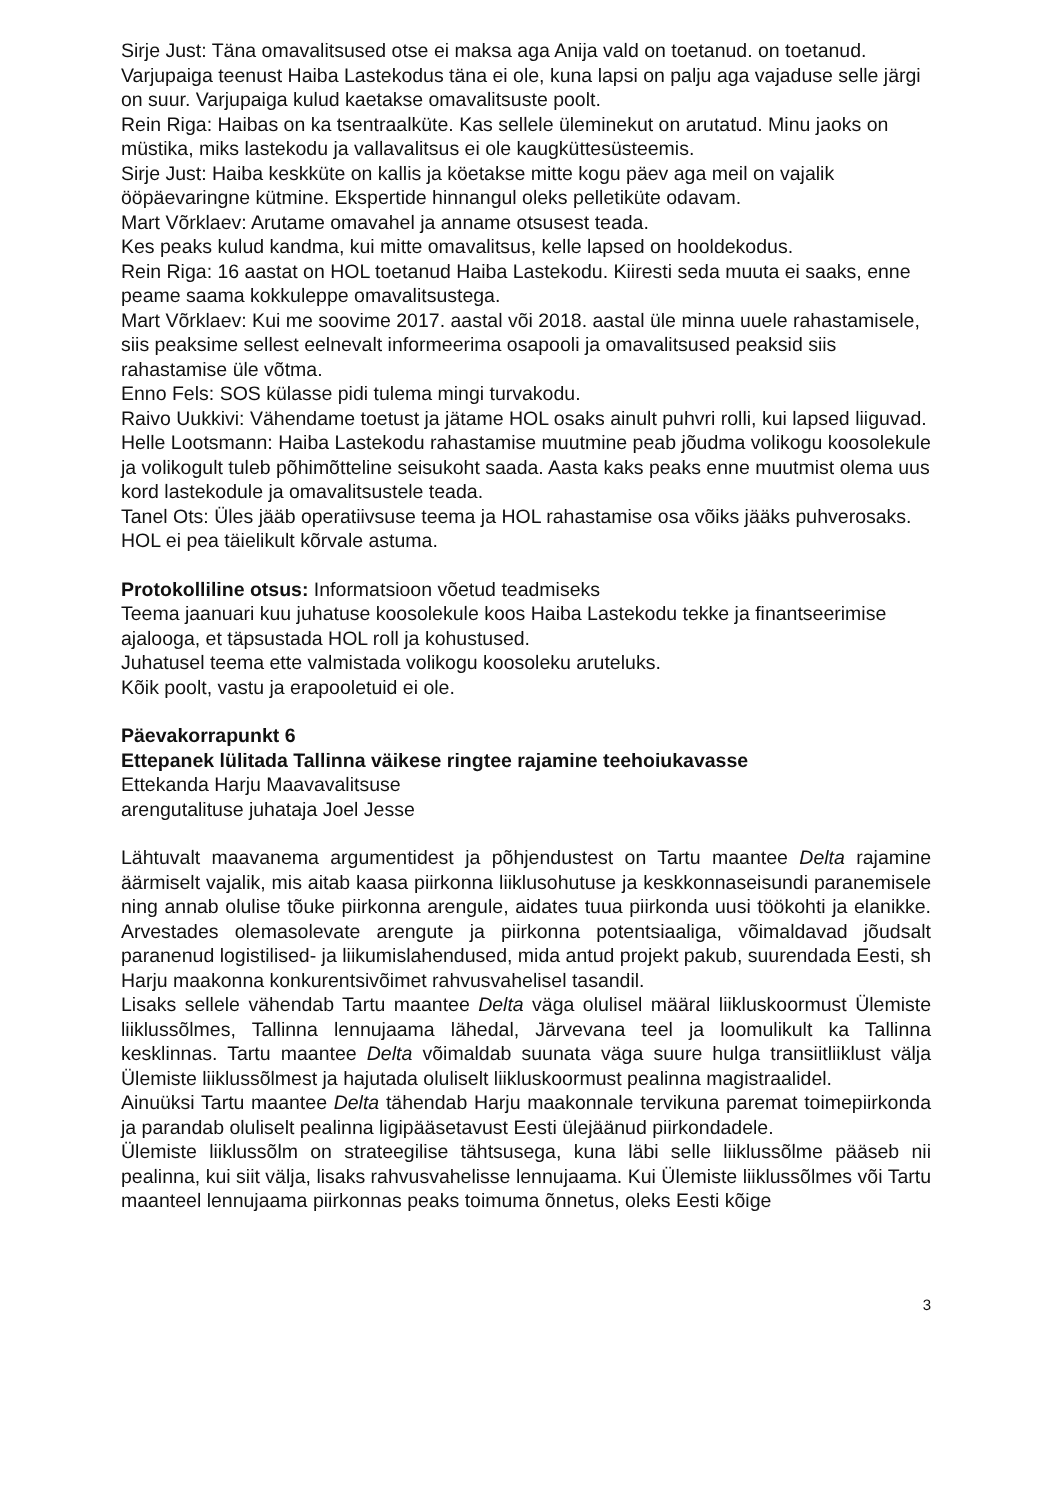Sirje Just: Täna omavalitsused otse ei maksa aga Anija vald on toetanud. on toetanud.
Varjupaiga teenust Haiba Lastekodus täna ei ole, kuna lapsi on palju aga vajaduse selle järgi on suur. Varjupaiga kulud kaetakse omavalitsuste poolt.
Rein Riga: Haibas on ka tsentraalküte. Kas sellele üleminekut on arutatud. Minu jaoks on müstika, miks lastekodu ja vallavalitsus ei ole kaugküttesüsteemis.
Sirje Just: Haiba keskküte on kallis ja köetakse mitte kogu päev aga meil on vajalik ööpäevaringne kütmine. Ekspertide hinnangul oleks pelletiküte odavam.
Mart Võrklaev: Arutame omavahel ja anname otsusest teada.
Kes peaks kulud kandma, kui mitte omavalitsus, kelle lapsed on hooldekodus.
Rein Riga: 16 aastat on HOL toetanud Haiba Lastekodu. Kiiresti seda muuta ei saaks, enne peame saama kokkuleppe omavalitsustega.
Mart Võrklaev: Kui me soovime 2017. aastal või 2018. aastal üle minna uuele rahastamisele, siis peaksime sellest eelnevalt informeerima osapooli ja omavalitsused peaksid siis rahastamise üle võtma.
Enno Fels: SOS külasse pidi tulema mingi turvakodu.
Raivo Uukkivi: Vähendame toetust ja jätame HOL osaks ainult puhvri rolli, kui lapsed liiguvad.
Helle Lootsmann: Haiba Lastekodu rahastamise muutmine peab jõudma volikogu koosolekule ja volikogult tuleb põhimõtteline seisukoht saada. Aasta kaks peaks enne muutmist olema uus kord lastekodule ja omavalitsustele teada.
Tanel Ots: Üles jääb operatiivsuse teema ja HOL rahastamise osa võiks jääks puhverosaks. HOL ei pea täielikult kõrvale astuma.
Protokolliline otsus: Informatsioon võetud teadmiseks
Teema jaanuari kuu juhatuse koosolekule koos Haiba Lastekodu tekke ja finantseerimise ajalooga, et täpsustada HOL roll ja kohustused.
Juhatusel teema ette valmistada volikogu koosoleku aruteluks.
Kõik poolt, vastu ja erapooletuid ei ole.
Päevakorrapunkt 6
Ettepanek lülitada Tallinna väikese ringtee rajamine teehoiukavasse
Ettekanda Harju Maavavalitsuse
arengutalituse juhataja Joel Jesse
Lähtuvalt maavanema argumentidest ja põhjendustest on Tartu maantee Delta rajamine äärmiselt vajalik, mis aitab kaasa piirkonna liiklusohutuse ja keskkonnaseisundi paranemisele ning annab olulise tõuke piirkonna arengule, aidates tuua piirkonda uusi töökohti ja elanikke. Arvestades olemasolevate arengute ja piirkonna potentsiaaliga, võimaldavad jõudsalt paranenud logistilised- ja liikumislahendused, mida antud projekt pakub, suurendada Eesti, sh Harju maakonna konkurentsivõimet rahvusvahelisel tasandil.
Lisaks sellele vähendab Tartu maantee Delta väga olulisel määral liikluskoormust Ülemiste liiklussõlmes, Tallinna lennujaama lähedal, Järvevana teel ja loomulikult ka Tallinna kesklinnas. Tartu maantee Delta võimaldab suunata väga suure hulga transiitliiklust välja Ülemiste liiklussõlmest ja hajutada oluliselt liikluskoormust pealinna magistraalidel.
Ainuüksi Tartu maantee Delta tähendab Harju maakonnale tervikuna paremat toimepiirkonda ja parandab oluliselt pealinna ligipääsetavust Eesti ülejäänud piirkondadele.
Ülemiste liiklussõlm on strateegilise tähtsusega, kuna läbi selle liiklussõlme pääseb nii pealinna, kui siit välja, lisaks rahvusvahelisse lennujaama. Kui Ülemiste liiklussõlmes või Tartu maanteel lennujaama piirkonnas peaks toimuma õnnetus, oleks Eesti kõige
3